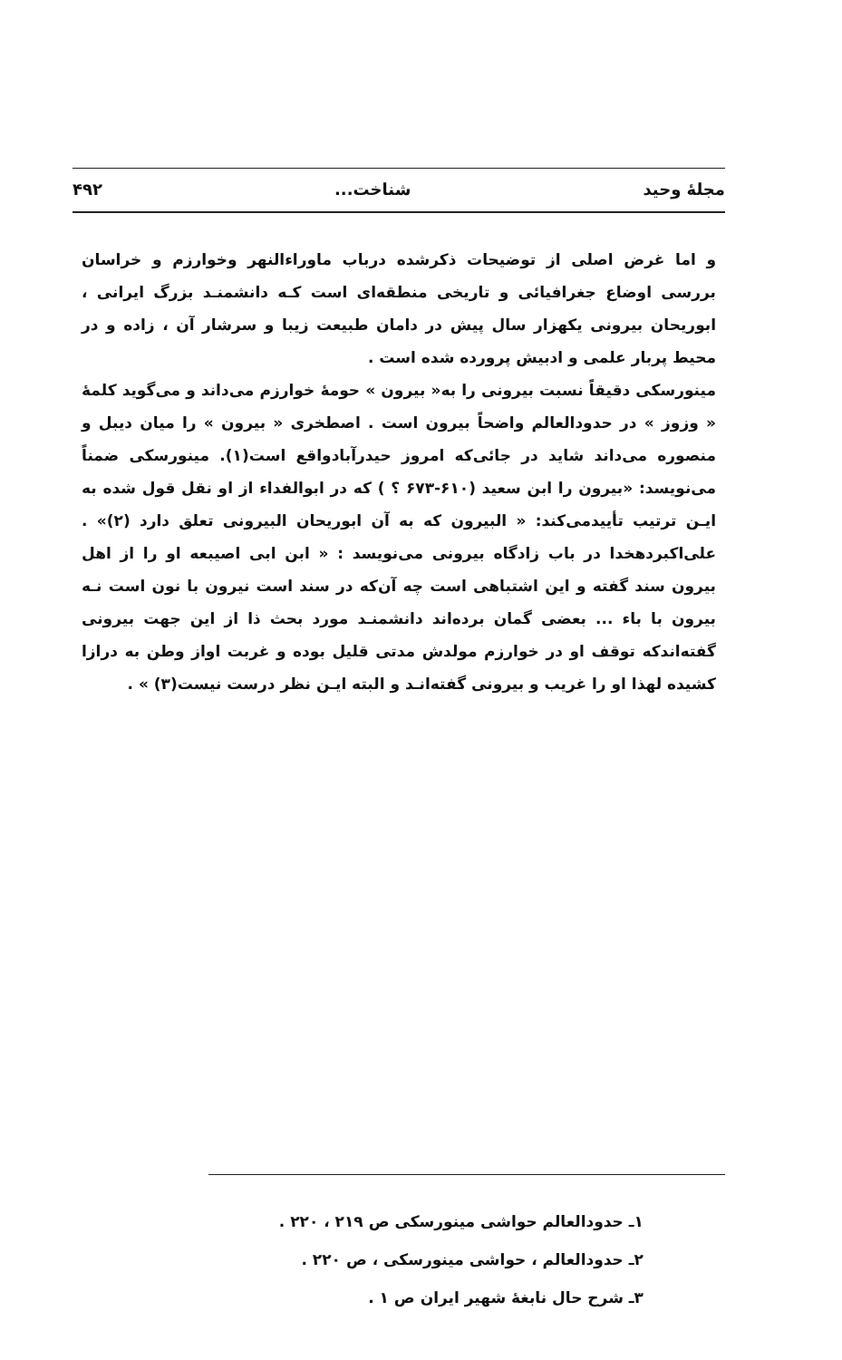مجلهٔ وحید شناخت... ۴۹۲
و اما غرض اصلی از توضیحات ذکرشده درباب ماوراءالنهر وخوارزم و خراسان بررسی اوضاع جغرافیائی و تاریخی منطقه‌ای است کـه دانشمنـد بزرگ ایرانی ، ابوریحان بیرونی یکهزار سال پیش در دامان طبیعت زیبا و سرشار آن ، زاده و در محیط پربار علمی و ادبیش پرورده شده است .
مینورسکی دقیقاً نسبت بیرونی را به« بیرون » حومهٔ خوارزم می‌داند و می‌گوید کلمهٔ « وزوز » در حدودالعالم واضحاً بیرون است . اصطخری « بیرون » را میان دیبل و منصوره می‌داند شاید در جائی‌که امروز حیدر‌آبادواقع است(۱). مینورسکی ضمناً می‌نویسد: «بیرون را ابن سعید (۶۱۰-۶۷۳ ؟ ) که در ابوالفداء از او نقل قول شده به ایـن ترتیب تأییدمی‌کند: « البیرون که به آن ابوریحان البیرونی تعلق دارد (۲)» . علی‌اکبردهخدا در باب زادگاه بیرونی می‌نویسد : « ابن ابی اصیبعه او را از اهل بیرون سند گفته و این اشتباهی است چه آن‌که در سند است نیرون با نون است نـه بیرون با باء ... بعضی گمان برده‌اند دانشمنـد مورد بحث ذا از این جهت بیرونی گفته‌اندکه توقف او در خوارزم مولدش مدتی قلیل بوده و غربت اواز وطن به درازا کشیده لهذا او را غریب و بیرونی گفته‌انـد و البته ایـن نظر درست نیست(۳) » .
۱ـ حدودالعالم حواشی مینورسکی ص ۲۱۹ ، ۲۲۰ .
۲ـ حدودالعالم ، حواشی مینورسکی ، ص ۲۲۰ .
۳ـ شرح حال نابغهٔ شهیر ایران ص ۱ .